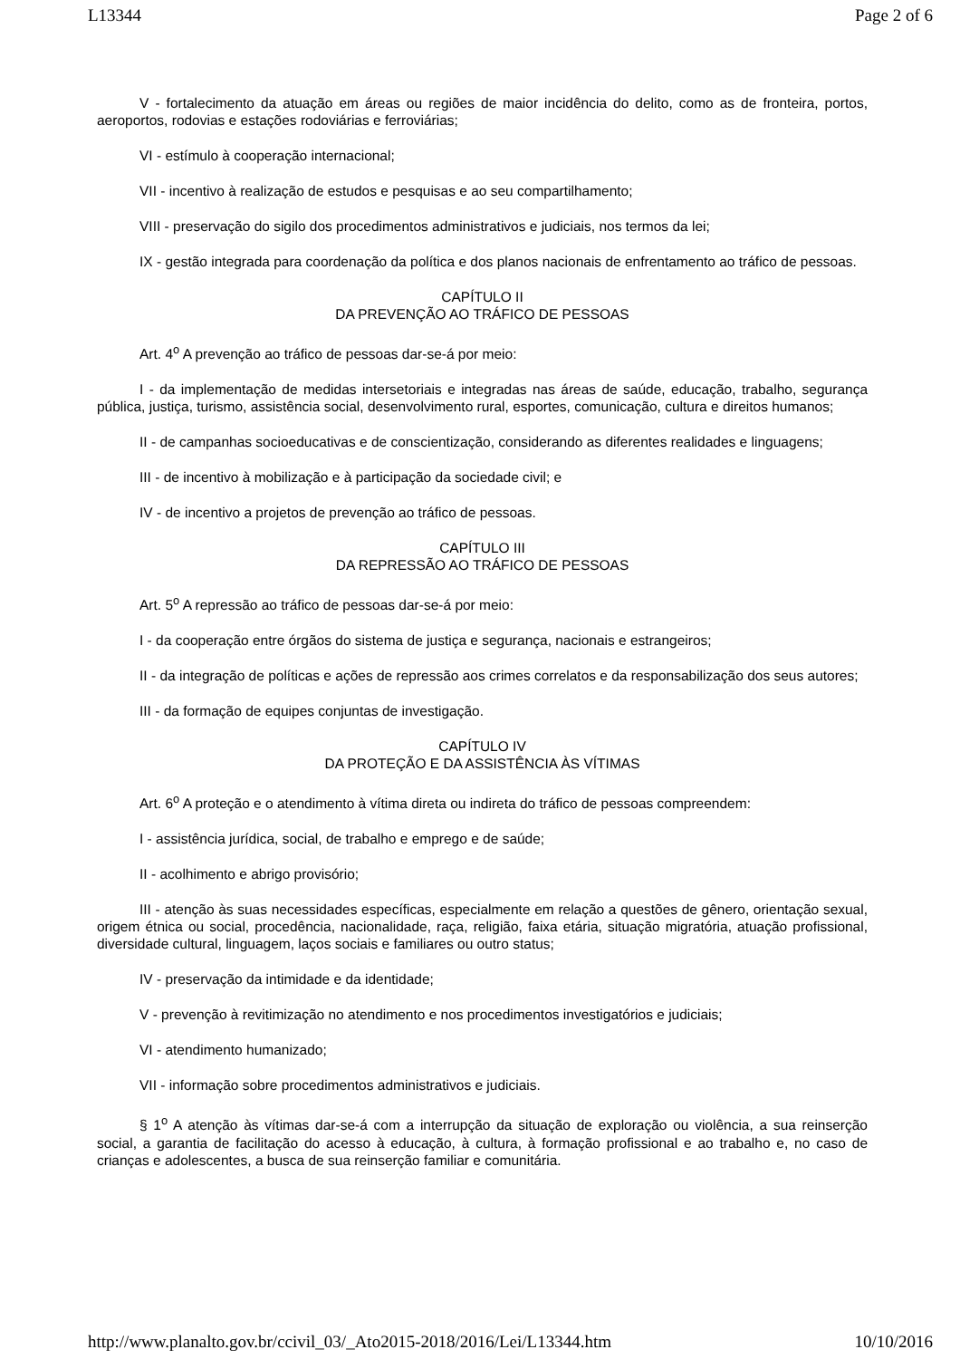L13344 Page 2 of 6
V - fortalecimento da atuação em áreas ou regiões de maior incidência do delito, como as de fronteira, portos, aeroportos, rodovias e estações rodoviárias e ferroviárias;
VI - estímulo à cooperação internacional;
VII - incentivo à realização de estudos e pesquisas e ao seu compartilhamento;
VIII - preservação do sigilo dos procedimentos administrativos e judiciais, nos termos da lei;
IX - gestão integrada para coordenação da política e dos planos nacionais de enfrentamento ao tráfico de pessoas.
CAPÍTULO II
DA PREVENÇÃO AO TRÁFICO DE PESSOAS
Art. 4<sup>o</sup> A prevenção ao tráfico de pessoas dar-se-á por meio:
I - da implementação de medidas intersetoriais e integradas nas áreas de saúde, educação, trabalho, segurança pública, justiça, turismo, assistência social, desenvolvimento rural, esportes, comunicação, cultura e direitos humanos;
II - de campanhas socioeducativas e de conscientização, considerando as diferentes realidades e linguagens;
III - de incentivo à mobilização e à participação da sociedade civil; e
IV - de incentivo a projetos de prevenção ao tráfico de pessoas.
CAPÍTULO III
DA REPRESSÃO AO TRÁFICO DE PESSOAS
Art. 5<sup>o</sup> A repressão ao tráfico de pessoas dar-se-á por meio:
I - da cooperação entre órgãos do sistema de justiça e segurança, nacionais e estrangeiros;
II - da integração de políticas e ações de repressão aos crimes correlatos e da responsabilização dos seus autores;
III - da formação de equipes conjuntas de investigação.
CAPÍTULO IV
DA PROTEÇÃO E DA ASSISTÊNCIA ÀS VÍTIMAS
Art. 6<sup>o</sup> A proteção e o atendimento à vítima direta ou indireta do tráfico de pessoas compreendem:
I - assistência jurídica, social, de trabalho e emprego e de saúde;
II - acolhimento e abrigo provisório;
III - atenção às suas necessidades específicas, especialmente em relação a questões de gênero, orientação sexual, origem étnica ou social, procedência, nacionalidade, raça, religião, faixa etária, situação migratória, atuação profissional, diversidade cultural, linguagem, laços sociais e familiares ou outro status;
IV - preservação da intimidade e da identidade;
V - prevenção à revitimização no atendimento e nos procedimentos investigatórios e judiciais;
VI - atendimento humanizado;
VII - informação sobre procedimentos administrativos e judiciais.
§ 1<sup>o</sup> A atenção às vítimas dar-se-á com a interrupção da situação de exploração ou violência, a sua reinserção social, a garantia de facilitação do acesso à educação, à cultura, à formação profissional e ao trabalho e, no caso de crianças e adolescentes, a busca de sua reinserção familiar e comunitária.
http://www.planalto.gov.br/ccivil_03/_Ato2015-2018/2016/Lei/L13344.htm 10/10/2016